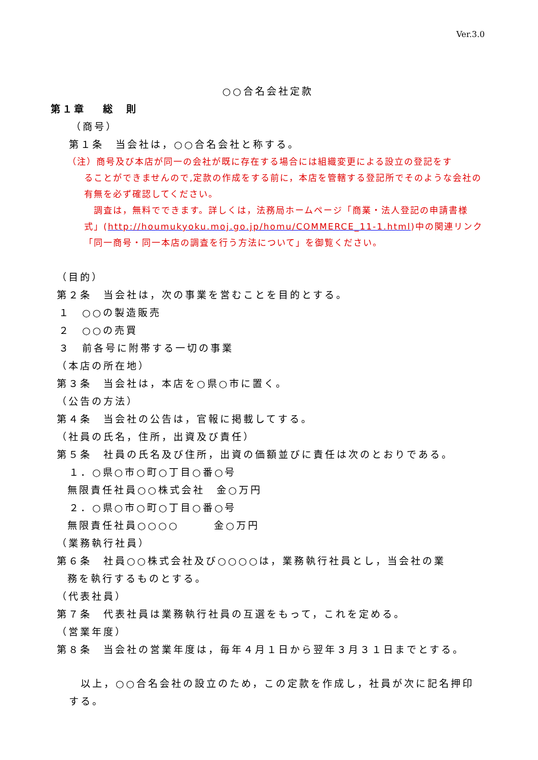Ver.3.0
○○合名会社定款
第１章　 総　則
（商号）
第１条　当会社は，○○合名会社と称する。
（注）商号及び本店が同一の会社が既に存在する場合には組織変更による設立の登記をす
ることができませんので,定款の作成をする前に，本店を管轄する登記所でそのような会社の有無を必ず確認してください。
　調査は，無料でできます。詳しくは，法務局ホームページ「商業・法人登記の申請書様式」(http://houmukyoku.moj.go.jp/homu/COMMERCE_11-1.html)中の関連リンク「同一商号・同一本店の調査を行う方法について」を御覧ください。
（目的）
第２条　当会社は，次の事業を営むことを目的とする。
１　○○の製造販売
２　○○の売買
３　前各号に附帯する一切の事業
（本店の所在地）
第３条　当会社は，本店を○県○市に置く。
（公告の方法）
第４条　当会社の公告は，官報に掲載してする。
（社員の氏名，住所，出資及び責任）
第５条　社員の氏名及び住所，出資の価額並びに責任は次のとおりである。
１．○県○市○町○丁目○番○号
無限責任社員○○株式会社　金○万円
２．○県○市○町○丁目○番○号
無限責任社員○○○○　　　金○万円
（業務執行社員）
第６条　社員○○株式会社及び○○○○は，業務執行社員とし，当会社の業
務を執行するものとする。
（代表社員）
第７条　代表社員は業務執行社員の互選をもって，これを定める。
（営業年度）
第８条　当会社の営業年度は，毎年４月１日から翌年３月３１日までとする。
　以上，○○合名会社の設立のため，この定款を作成し，社員が次に記名押印する。